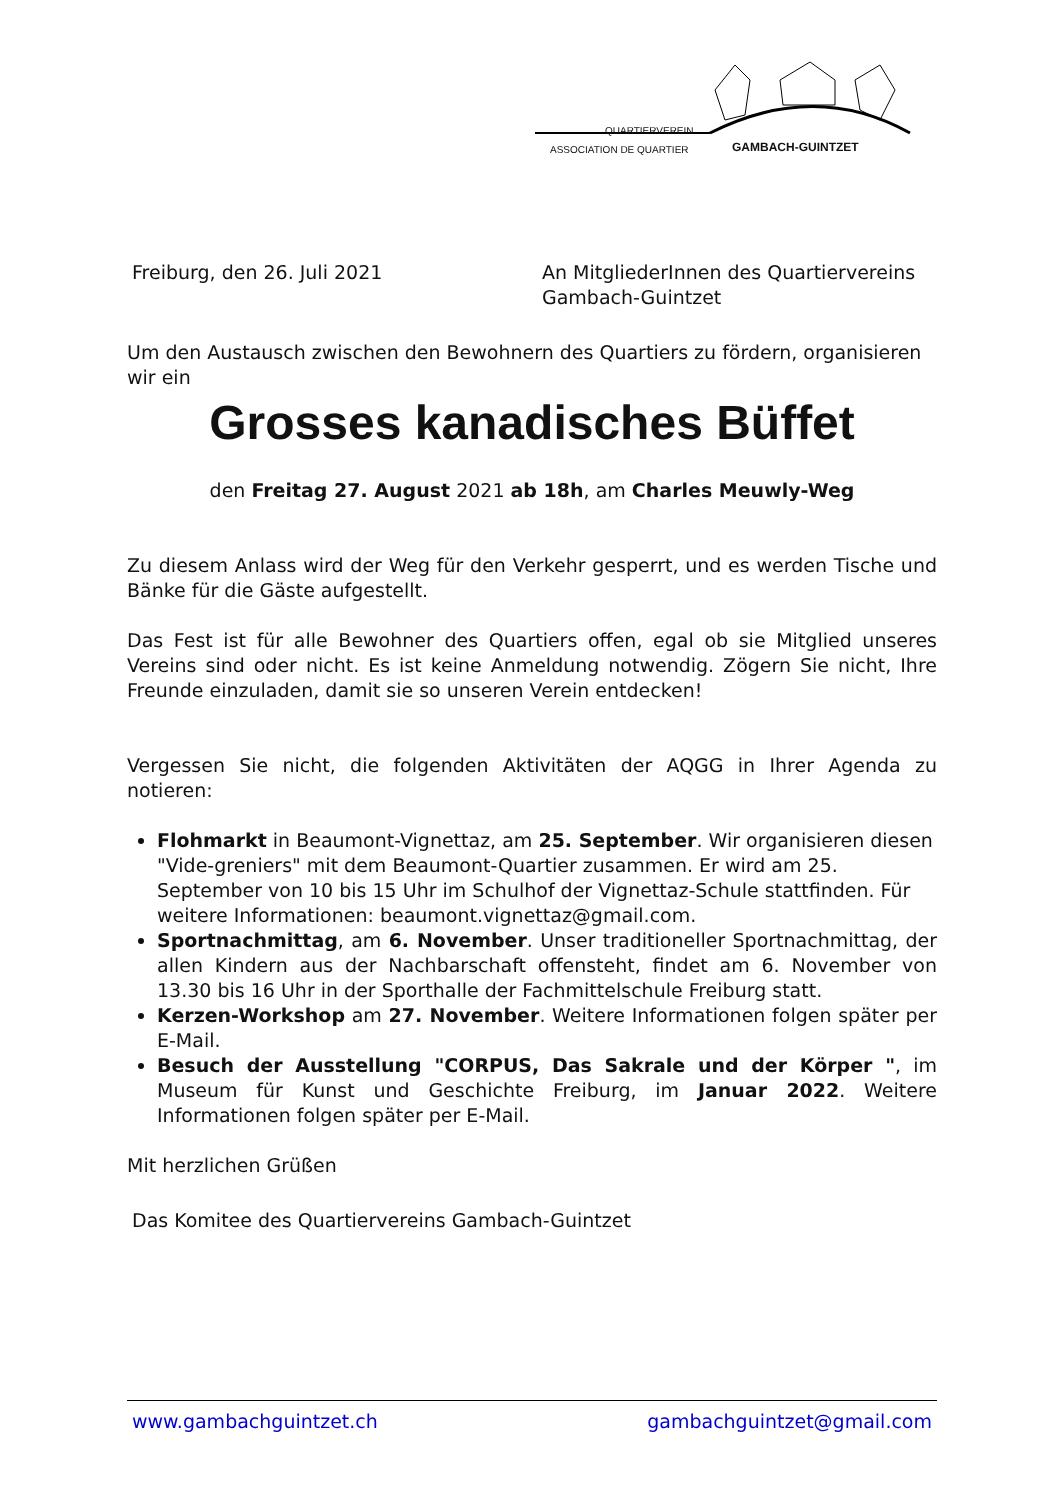QUARTIERVEREIN
ASSOCIATION DE QUARTIER GAMBACH-GUINTZET
Freiburg, den 26. Juli 2021 An MitgliederInnen des Quartiervereins
Gambach-Guintzet
Um den Austausch zwischen den Bewohnern des Quartiers zu fördern, organisieren wir ein
Grosses kanadisches Büffet
den Freitag 27. August 2021 ab 18h, am Charles Meuwly-Weg
Zu diesem Anlass wird der Weg für den Verkehr gesperrt, und es werden Tische und Bänke für die Gäste aufgestellt.
Das Fest ist für alle Bewohner des Quartiers offen, egal ob sie Mitglied unseres Vereins sind oder nicht. Es ist keine Anmeldung notwendig. Zögern Sie nicht, Ihre Freunde einzuladen, damit sie so unseren Verein entdecken!
Vergessen Sie nicht, die folgenden Aktivitäten der AQGG in Ihrer Agenda zu notieren:
Flohmarkt in Beaumont-Vignettaz, am 25. September. Wir organisieren diesen "Vide-greniers" mit dem Beaumont-Quartier zusammen. Er wird am 25. September von 10 bis 15 Uhr im Schulhof der Vignettaz-Schule stattfinden. Für weitere Informationen: beaumont.vignettaz@gmail.com.
Sportnachmittag, am 6. November. Unser traditioneller Sportnachmittag, der allen Kindern aus der Nachbarschaft offensteht, findet am 6. November von 13.30 bis 16 Uhr in der Sporthalle der Fachmittelschule Freiburg statt.
Kerzen-Workshop am 27. November. Weitere Informationen folgen später per E-Mail.
Besuch der Ausstellung "CORPUS, Das Sakrale und der Körper ", im Museum für Kunst und Geschichte Freiburg, im Januar 2022. Weitere Informationen folgen später per E-Mail.
Mit herzlichen Grüßen
Das Komitee des Quartiervereins Gambach-Guintzet
www.gambachguintzet.ch gambachguintzet@gmail.com